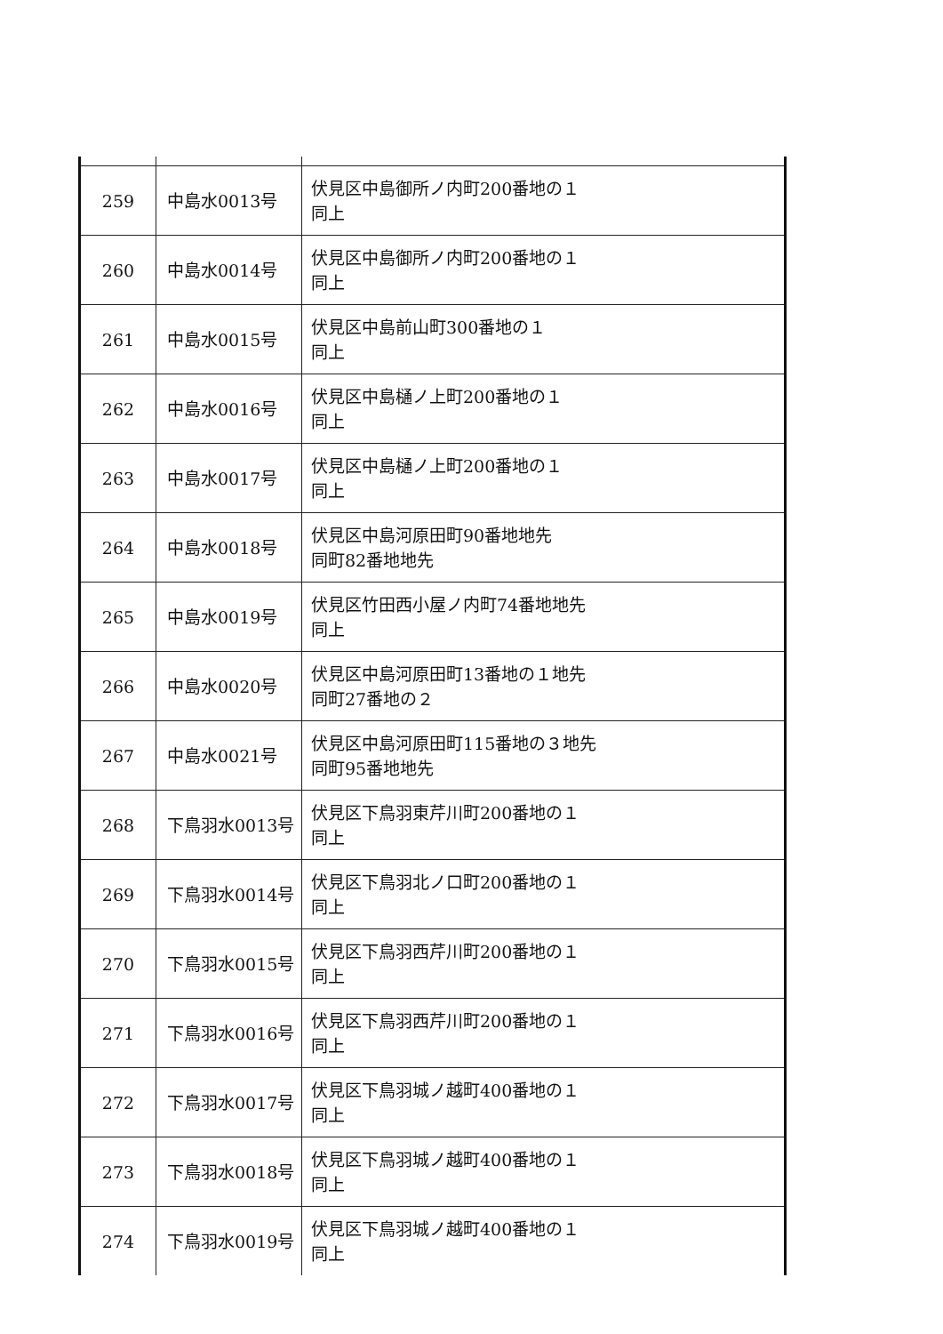| 259 | 中島水0013号 | 伏見区中島御所ノ内町200番地の１ 同上 |
| 260 | 中島水0014号 | 伏見区中島御所ノ内町200番地の１ 同上 |
| 261 | 中島水0015号 | 伏見区中島前山町300番地の１ 同上 |
| 262 | 中島水0016号 | 伏見区中島樋ノ上町200番地の１ 同上 |
| 263 | 中島水0017号 | 伏見区中島樋ノ上町200番地の１ 同上 |
| 264 | 中島水0018号 | 伏見区中島河原田町90番地地先 同町82番地地先 |
| 265 | 中島水0019号 | 伏見区竹田西小屋ノ内町74番地地先 同上 |
| 266 | 中島水0020号 | 伏見区中島河原田町13番地の１地先 同町27番地の２ |
| 267 | 中島水0021号 | 伏見区中島河原田町115番地の３地先 同町95番地地先 |
| 268 | 下鳥羽水0013号 | 伏見区下鳥羽東芹川町200番地の１ 同上 |
| 269 | 下鳥羽水0014号 | 伏見区下鳥羽北ノ口町200番地の１ 同上 |
| 270 | 下鳥羽水0015号 | 伏見区下鳥羽西芹川町200番地の１ 同上 |
| 271 | 下鳥羽水0016号 | 伏見区下鳥羽西芹川町200番地の１ 同上 |
| 272 | 下鳥羽水0017号 | 伏見区下鳥羽城ノ越町400番地の１ 同上 |
| 273 | 下鳥羽水0018号 | 伏見区下鳥羽城ノ越町400番地の１ 同上 |
| 274 | 下鳥羽水0019号 | 伏見区下鳥羽城ノ越町400番地の１ 同上 |